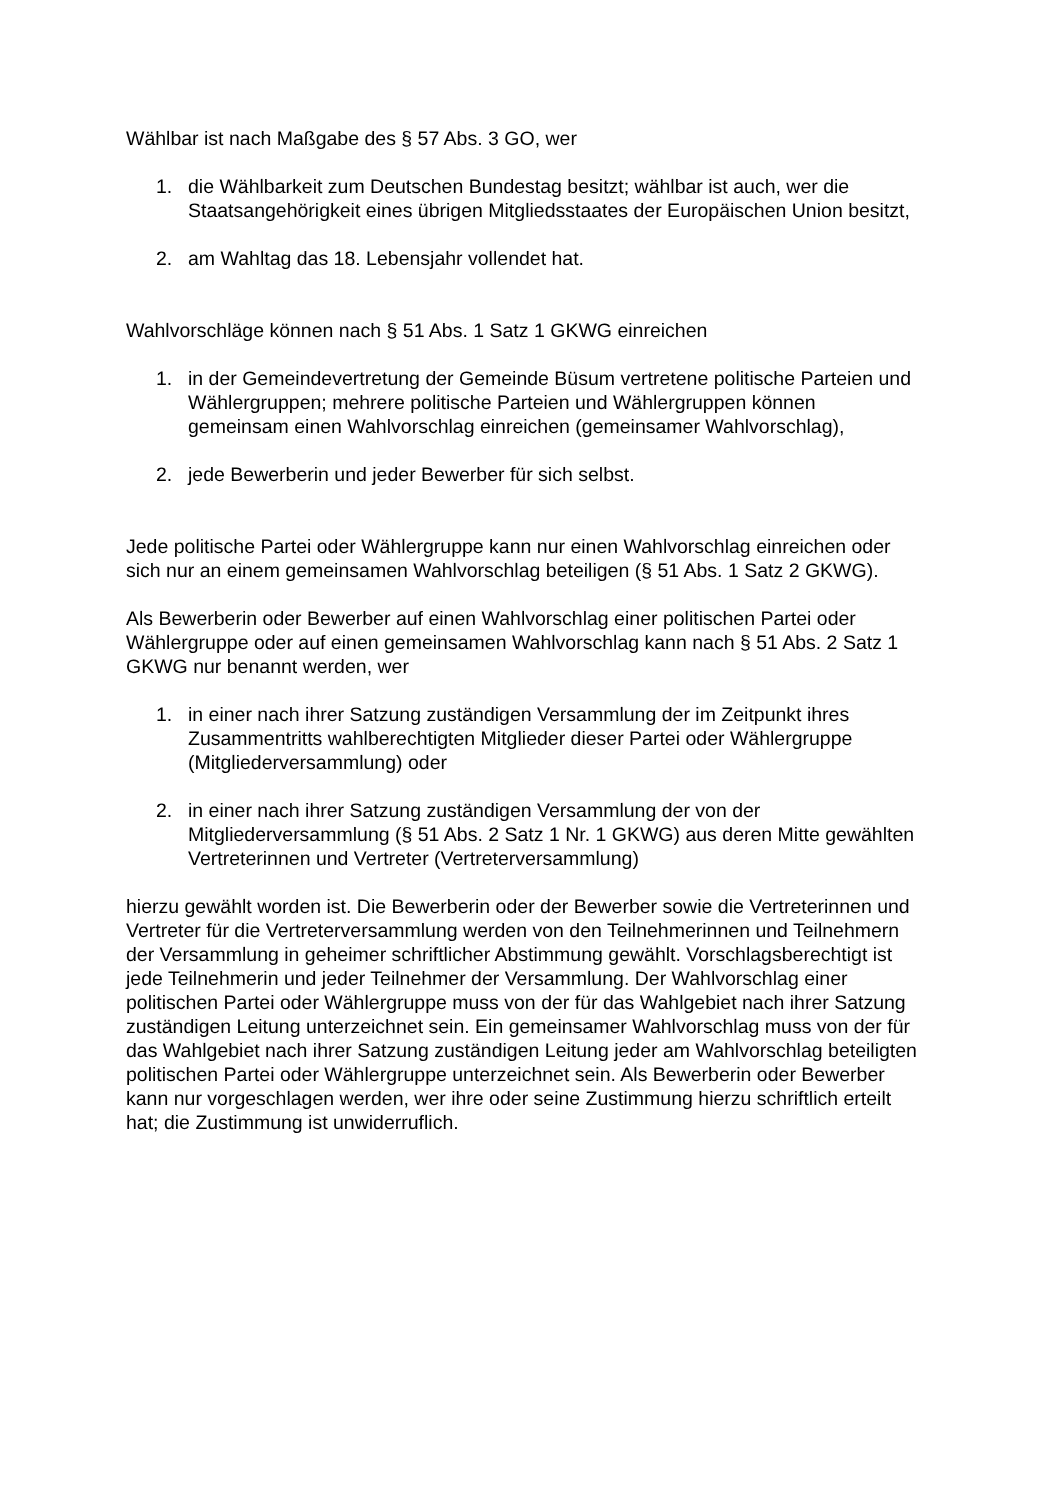Wählbar ist nach Maßgabe des § 57 Abs. 3 GO, wer
1. die Wählbarkeit zum Deutschen Bundestag besitzt; wählbar ist auch, wer die Staatsangehörigkeit eines übrigen Mitgliedsstaates der Europäischen Union besitzt,
2. am Wahltag das 18. Lebensjahr vollendet hat.
Wahlvorschläge können nach § 51 Abs. 1 Satz 1 GKWG einreichen
1. in der Gemeindevertretung der Gemeinde Büsum vertretene politische Parteien und Wählergruppen; mehrere politische Parteien und Wählergruppen können gemeinsam einen Wahlvorschlag einreichen (gemeinsamer Wahlvorschlag),
2. jede Bewerberin und jeder Bewerber für sich selbst.
Jede politische Partei oder Wählergruppe kann nur einen Wahlvorschlag einreichen oder sich nur an einem gemeinsamen Wahlvorschlag beteiligen (§ 51 Abs. 1 Satz 2 GKWG).
Als Bewerberin oder Bewerber auf einen Wahlvorschlag einer politischen Partei oder Wählergruppe oder auf einen gemeinsamen Wahlvorschlag kann nach § 51 Abs. 2 Satz 1 GKWG nur benannt werden, wer
1. in einer nach ihrer Satzung zuständigen Versammlung der im Zeitpunkt ihres Zusammentritts wahlberechtigten Mitglieder dieser Partei oder Wählergruppe (Mitgliederversammlung) oder
2. in einer nach ihrer Satzung zuständigen Versammlung der von der Mitgliederversammlung (§ 51 Abs. 2 Satz 1 Nr. 1 GKWG) aus deren Mitte gewählten Vertreterinnen und Vertreter (Vertreterversammlung)
hierzu gewählt worden ist. Die Bewerberin oder der Bewerber sowie die Vertreterinnen und Vertreter für die Vertreterversammlung werden von den Teilnehmerinnen und Teilnehmern der Versammlung in geheimer schriftlicher Abstimmung gewählt. Vorschlagsberechtigt ist jede Teilnehmerin und jeder Teilnehmer der Versammlung. Der Wahlvorschlag einer politischen Partei oder Wählergruppe muss von der für das Wahlgebiet nach ihrer Satzung zuständigen Leitung unterzeichnet sein. Ein gemeinsamer Wahlvorschlag muss von der für das Wahlgebiet nach ihrer Satzung zuständigen Leitung jeder am Wahlvorschlag beteiligten politischen Partei oder Wählergruppe unterzeichnet sein. Als Bewerberin oder Bewerber kann nur vorgeschlagen werden, wer ihre oder seine Zustimmung hierzu schriftlich erteilt hat; die Zustimmung ist unwiderruflich.